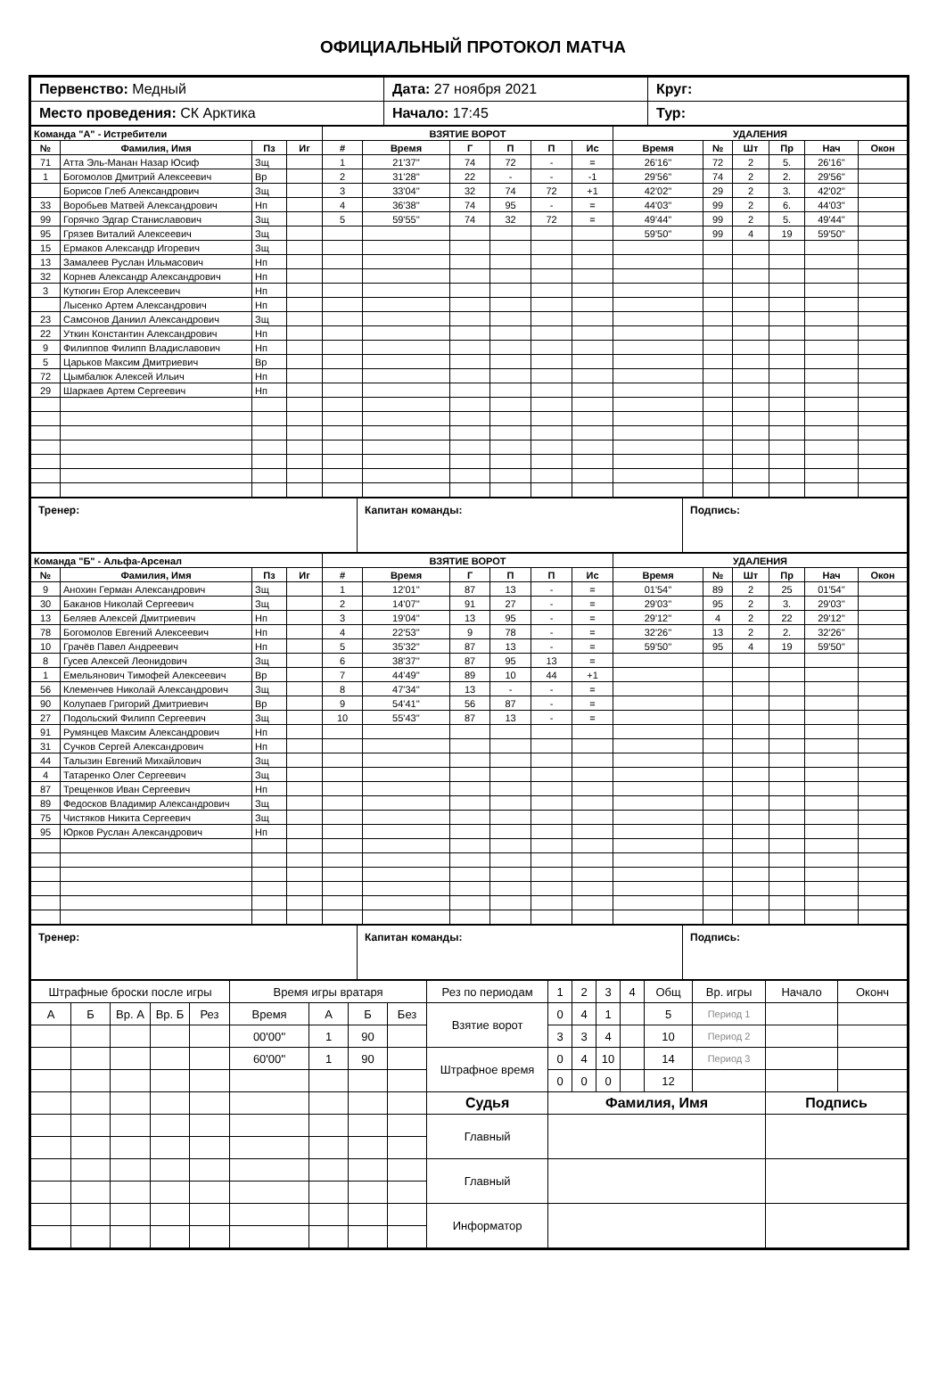ОФИЦИАЛЬНЫЙ ПРОТОКОЛ МАТЧА
| Первенство: Медный | Дата: 27 ноября 2021 | Круг: |
| Место проведения: СК Арктика | Начало: 17:45 | Тур: |
| Команда "А" - Истребители | | | | ВЗЯТИЕ ВОРОТ | | | | | | УДАЛЕНИЯ | | | | | |
| --- | --- | --- | --- | --- | --- | --- | --- | --- | --- | --- | --- | --- | --- | --- | --- |
| № | Фамилия, Имя | Пз | Иг | # | Время | Г | П | П | Ис | Время | № | Шт | Пр | Нач | Окон |
| 71 | Атта Эль-Манан Назар Юсиф | Зщ | | 1 | 21'37'' | 74 | 72 | - | = | 26'16'' | 72 | 2 | 5. | 26'16'' | |
| 1 | Богомолов Дмитрий Алексеевич | Вр | | 2 | 31'28'' | 22 | - | - | -1 | 29'56'' | 74 | 2 | 2. | 29'56'' | |
| | Борисов Глеб Александрович | Зщ | | 3 | 33'04'' | 32 | 74 | 72 | +1 | 42'02'' | 29 | 2 | 3. | 42'02'' | |
| 33 | Воробьев Матвей Александрович | Нп | | 4 | 36'38'' | 74 | 95 | - | = | 44'03'' | 99 | 2 | 6. | 44'03'' | |
| 99 | Горячко Эдгар Станиславович | Зщ | | 5 | 59'55'' | 74 | 32 | 72 | = | 49'44'' | 99 | 2 | 5. | 49'44'' | |
| 95 | Грязев Виталий Алексеевич | Зщ | | | | | | | | 59'50'' | 99 | 4 | 19 | 59'50'' | |
| 15 | Ермаков Александр Игоревич | Зщ | | | | | | | | | | | | | |
| 13 | Замалеев Руслан Ильмасович | Нп | | | | | | | | | | | | | |
| 32 | Корнев Александр Александрович | Нп | | | | | | | | | | | | | |
| 3 | Кутюгин Егор Алексеевич | Нп | | | | | | | | | | | | | |
| | Лысенко Артем Александрович | Нп | | | | | | | | | | | | | |
| 23 | Самсонов Даниил Александрович | Зщ | | | | | | | | | | | | | |
| 22 | Уткин Константин Александрович | Нп | | | | | | | | | | | | | |
| 9 | Филиппов Филипп Владиславович | Нп | | | | | | | | | | | | | |
| 5 | Царьков Максим Дмитриевич | Вр | | | | | | | | | | | | | |
| 72 | Цымбалюк Алексей Ильич | Нп | | | | | | | | | | | | | |
| 29 | Шаркаев Артем Сергеевич | Нп | | | | | | | | | | | | | |
| Тренер: | Капитан команды: | Подпись: |
| Команда "Б" - Альфа-Арсенал | | | | ВЗЯТИЕ ВОРОТ | | | | | | УДАЛЕНИЯ | | | | | |
| --- | --- | --- | --- | --- | --- | --- | --- | --- | --- | --- | --- | --- | --- | --- | --- |
| № | Фамилия, Имя | Пз | Иг | # | Время | Г | П | П | Ис | Время | № | Шт | Пр | Нач | Окон |
| 9 | Анохин Герман Александрович | Зщ | | 1 | 12'01'' | 87 | 13 | - | = | 01'54'' | 89 | 2 | 25 | 01'54'' | |
| 30 | Баканов Николай Сергеевич | Зщ | | 2 | 14'07'' | 91 | 27 | - | = | 29'03'' | 95 | 2 | 3. | 29'03'' | |
| 13 | Беляев Алексей Дмитриевич | Нп | | 3 | 19'04'' | 13 | 95 | - | = | 29'12'' | 4 | 2 | 22 | 29'12'' | |
| 78 | Богомолов Евгений Алексеевич | Нп | | 4 | 22'53'' | 9 | 78 | - | = | 32'26'' | 13 | 2 | 2. | 32'26'' | |
| 10 | Грачёв Павел Андреевич | Нп | | 5 | 35'32'' | 87 | 13 | - | = | 59'50'' | 95 | 4 | 19 | 59'50'' | |
| 8 | Гусев Алексей Леонидович | Зщ | | 6 | 38'37'' | 87 | 95 | 13 | = | | | | | | |
| 1 | Емельянович Тимофей Алексеевич | Вр | | 7 | 44'49'' | 89 | 10 | 44 | +1 | | | | | | |
| 56 | Клеменчев Николай Александрович | Зщ | | 8 | 47'34'' | 13 | - | - | = | | | | | | |
| 90 | Колупаев Григорий Дмитриевич | Вр | | 9 | 54'41'' | 56 | 87 | - | = | | | | | | |
| 27 | Подольский Филипп Сергеевич | Зщ | | 10 | 55'43'' | 87 | 13 | - | = | | | | | | |
| 91 | Румянцев Максим Александрович | Нп | | | | | | | | | | | | | |
| 31 | Сучков Сергей Александрович | Нп | | | | | | | | | | | | | |
| 44 | Талызин Евгений Михайлович | Зщ | | | | | | | | | | | | | |
| 4 | Татаренко Олег Сергеевич | Зщ | | | | | | | | | | | | | |
| 87 | Трещенков Иван Сергеевич | Нп | | | | | | | | | | | | | |
| 89 | Федосков Владимир Александрович | Зщ | | | | | | | | | | | | | |
| 75 | Чистяков Никита Сергеевич | Зщ | | | | | | | | | | | | | |
| 95 | Юрков Руслан Александрович | Нп | | | | | | | | | | | | | |
| Тренер: | Капитан команды: | Подпись: |
| Штрафные броски после игры | | | | | Время игры вратаря | | | | Рез по периодам | 1 | 2 | 3 | 4 | Общ | Вр. игры | Начало | Оконч |
| А | Б | Вр. А | Вр. Б | Рез | Время | А | Б | Без | Взятие ворот | 0 | 4 | 1 | | 5 | Период 1 | | |
| | | | | | 00'00'' | 1 | 90 | | | 3 | 3 | 4 | | 10 | Период 2 | | |
| | | | | | 60'00'' | 1 | 90 | | Штрафное время | 0 | 4 | 10 | | 14 | Период 3 | | |
| | | | | | | | | | | 0 | 0 | 0 | | 12 | | | |
| | | | | | | | | | Судья | Фамилия, Имя | | | | | | Подпись | |
| | | | | | | | | | Главный | | | | | | | | |
| | | | | | | | | | Главный | | | | | | | | |
| | | | | | | | | | Информатор | | | | | | | | |